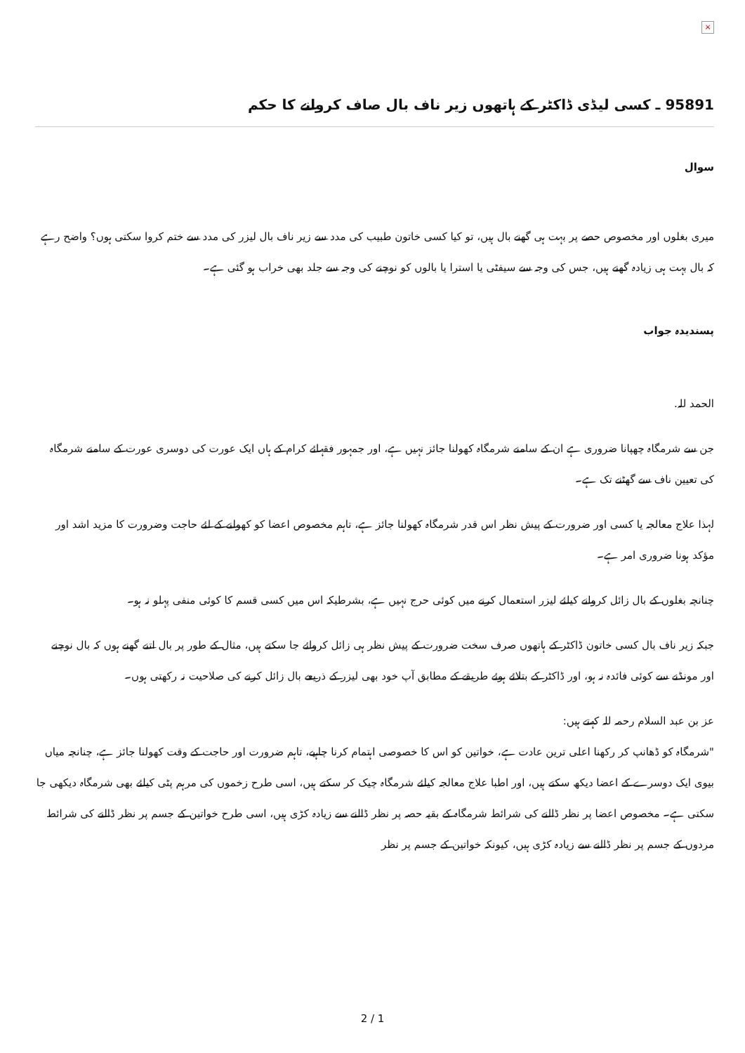×
95891 ـ کسی لیڈی ڈاکٹر کے ہاتھوں زیر ناف بال صاف کروانے کا حکم
سوال
میری بغلوں اور مخصوص حصے پر بہت ہی گھنے بال ہیں، تو کیا کسی خاتون طبیب کی مدد سے زیر ناف بال لیزر کی مدد سے ختم کروا سکتی ہوں؟ واضح رہے کہ بال بہت ہی زیادہ گھنے ہیں، جس کی وجہ سے سیفٹی یا استرا یا بالوں کو نوچنے کی وجہ سے جلد بھی خراب ہو گئی ہے۔
پسندیدہ جواب
الحمد للہ.
جن سے شرمگاہ چھپانا ضروری ہے ان کے سامنے شرمگاہ کھولنا جائز نہیں ہے، اور جمہور فقہائے کرام کے ہاں ایک عورت کی دوسری عورت کے سامنے شرمگاہ کی تعیین ناف سے گھٹنے تک ہے۔
لہذا علاج معالجہ یا کسی اور ضرورت کے پیش نظر اس قدر شرمگاہ کھولنا جائز ہے، تاہم مخصوص اعضا کو کھولنے کے لئے حاجت وضرورت کا مزید اشد اور مؤکد ہونا ضروری امر ہے۔
چنانچہ بغلوں کے بال زائل کروانے کیلئے لیزر استعمال کرنے میں کوئی حرج نہیں ہے، بشرطیکہ اس میں کسی قسم کا کوئی منفی پہلو نہ ہو۔
جبکہ زیر ناف بال کسی خاتون ڈاکٹر کے ہاتھوں صرف سخت ضرورت کے پیش نظر ہی زائل کروائے جا سکتے ہیں، مثال کے طور پر بال اتنے گھنے ہوں کہ بال نوچنے اور مونڈنے سے کوئی فائدہ نہ ہو، اور ڈاکٹر کے بتلائے ہوئے طریقے کے مطابق آپ خود بھی لیزر کے ذریعے بال زائل کرنے کی صلاحیت نہ رکھتی ہوں۔
عز بن عبد السلام رحمہ للہ کہتے ہیں:
"شرمگاہ کو ڈھانپ کر رکھنا اعلی ترین عادت ہے، خواتین کو اس کا خصوصی اہتمام کرنا چاہیے، تاہم ضرورت اور حاجت کے وقت کھولنا جائز ہے، چنانچہ میاں بیوی ایک دوسرے کے اعضا دیکھ سکتے ہیں، اور اطبا علاج معالجہ کیلئے شرمگاہ چیک کر سکتے ہیں، اسی طرح زخموں کی مرہم پٹی کیلئے بھی شرمگاہ دیکھی جا سکتی ہے۔ مخصوص اعضا پر نظر ڈالنے کی شرائط شرمگاہ کے بقیہ حصہ پر نظر ڈالنے سے زیادہ کڑی ہیں، اسی طرح خواتین کے جسم پر نظر ڈالنے کی شرائط مردوں کے جسم پر نظر ڈالنے سے زیادہ کڑی ہیں، کیونکہ خواتین کے جسم پر نظر
2 / 1